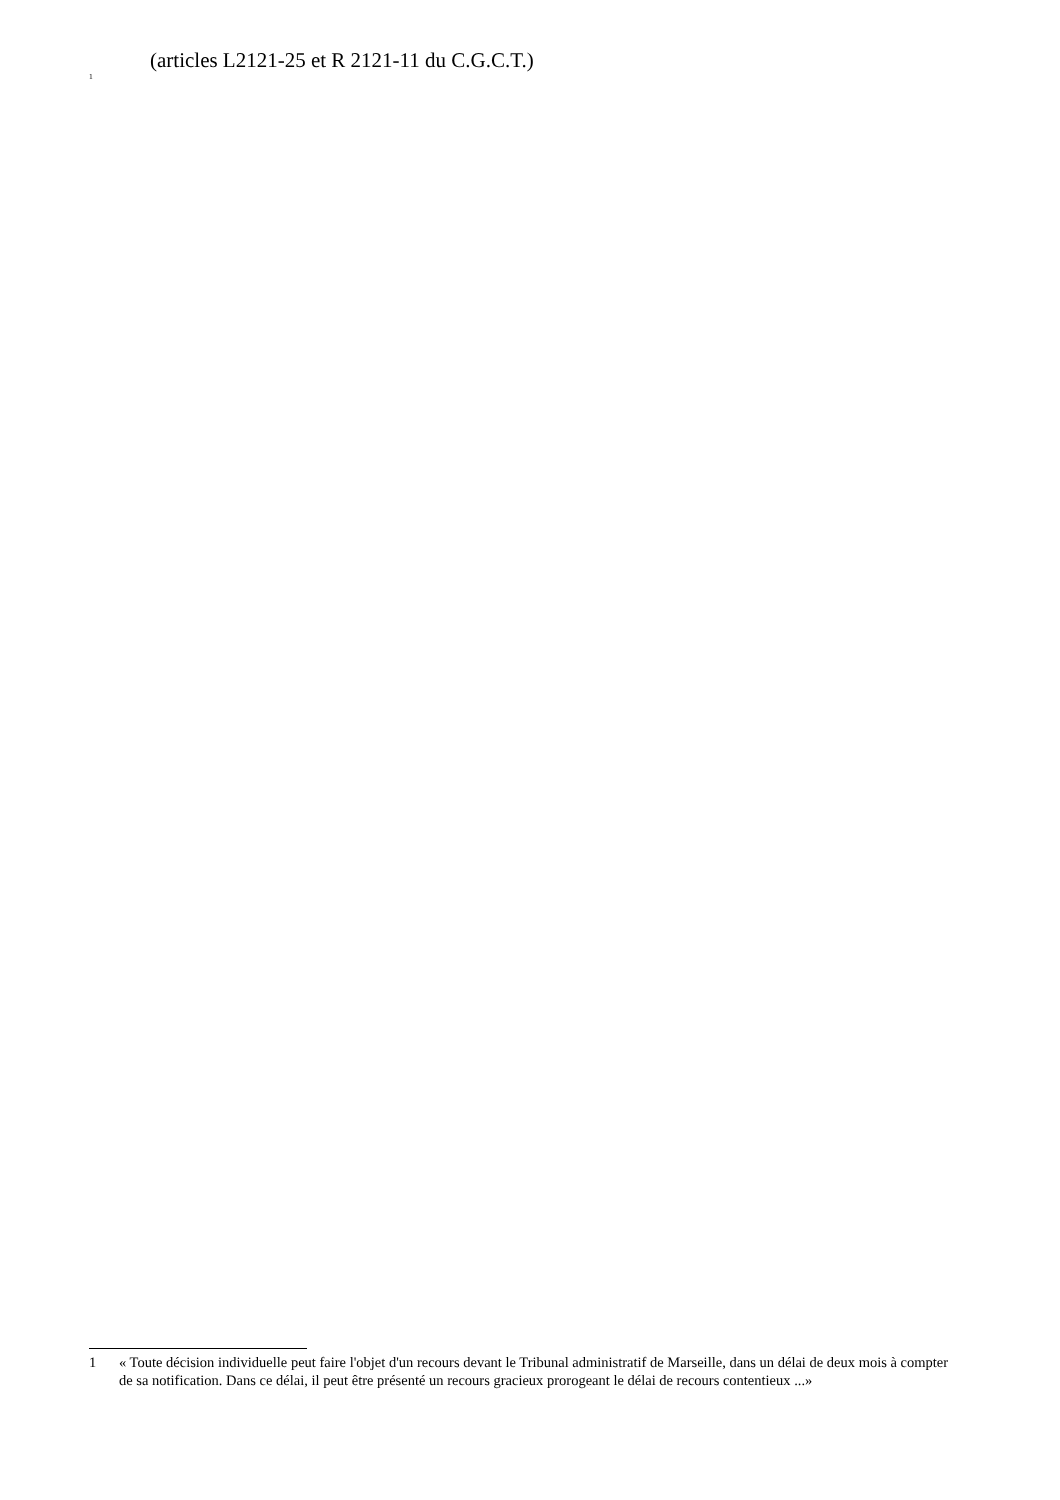(articles L2121-25 et R 2121-11 du C.G.C.T.)
<sup>1</sup>
1 « Toute décision individuelle peut faire l'objet d'un recours devant le Tribunal administratif de Marseille, dans un délai de deux mois à compter de sa notification. Dans ce délai, il peut être présenté un recours gracieux prorogeant le délai de recours contentieux ...»